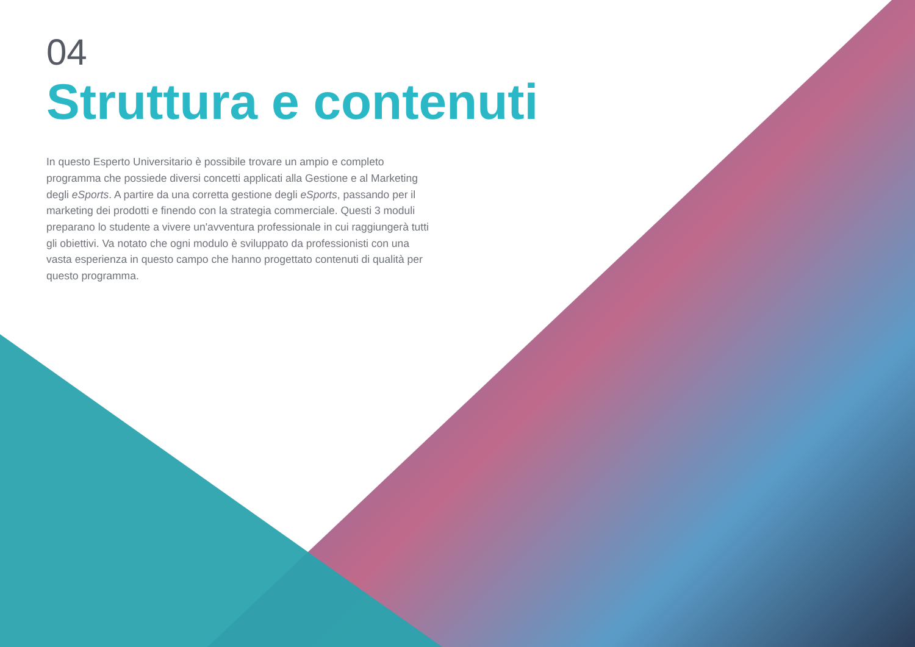04
Struttura e contenuti
In questo Esperto Universitario è possibile trovare un ampio e completo programma che possiede diversi concetti applicati alla Gestione e al Marketing degli eSports. A partire da una corretta gestione degli eSports, passando per il marketing dei prodotti e finendo con la strategia commerciale. Questi 3 moduli preparano lo studente a vivere un'avventura professionale in cui raggiungerà tutti gli obiettivi. Va notato che ogni modulo è sviluppato da professionisti con una vasta esperienza in questo campo che hanno progettato contenuti di qualità per questo programma.